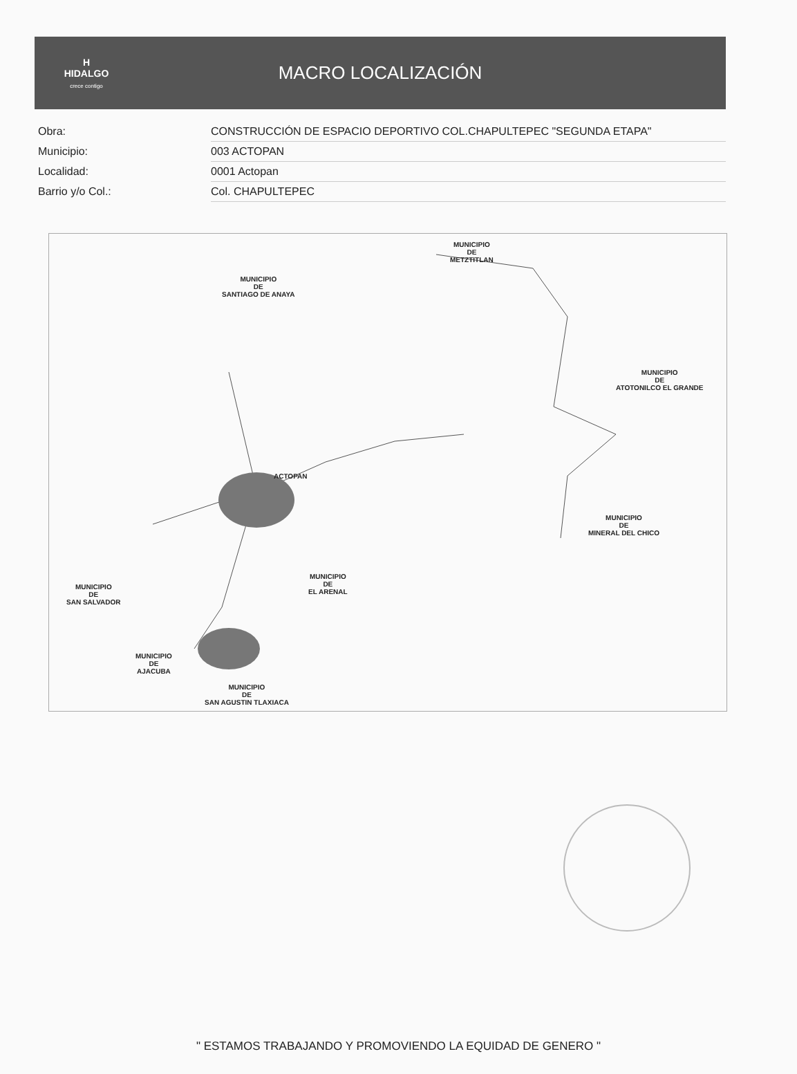H
HIDALGO
crece contigo
MACRO LOCALIZACIÓN
| Obra: | CONSTRUCCIÓN DE ESPACIO DEPORTIVO COL.CHAPULTEPEC "SEGUNDA ETAPA" |
| Municipio: | 003 ACTOPAN |
| Localidad: | 0001 Actopan |
| Barrio y/o Col.: | Col. CHAPULTEPEC |
MUNICIPIO
DE
METZTITLAN
MUNICIPIO
DE
SANTIAGO DE ANAYA
MUNICIPIO
DE
ATOTONILCO EL GRANDE
ACTOPAN
MUNICIPIO
DE
MINERAL DEL CHICO
MUNICIPIO
DE
EL ARENAL
MUNICIPIO
DE
SAN SALVADOR
MUNICIPIO
DE
AJACUBA
MUNICIPIO
DE
SAN AGUSTIN TLAXIACA
" ESTAMOS TRABAJANDO Y PROMOVIENDO LA EQUIDAD DE GENERO "